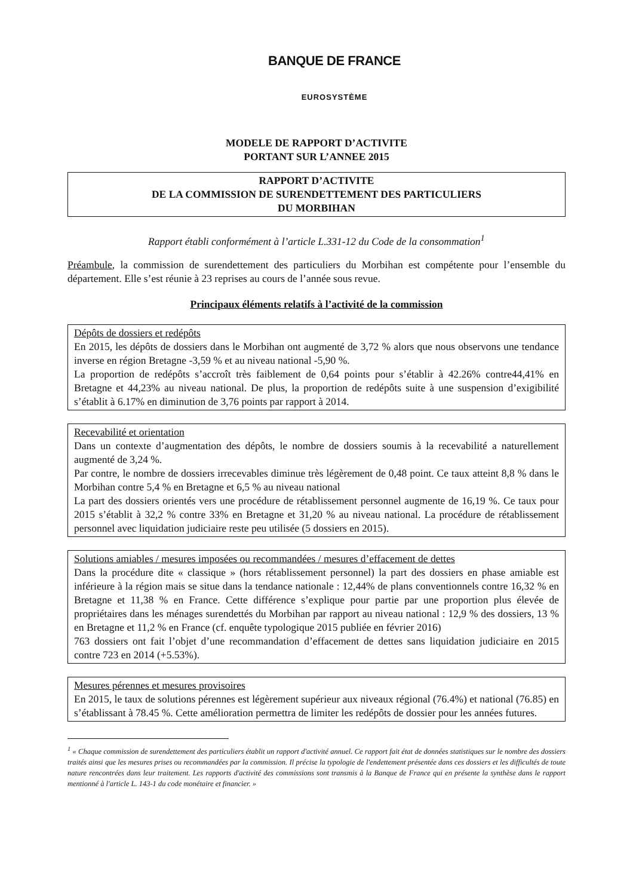BANQUE DE FRANCE
EUROSYSTÈME
MODELE DE RAPPORT D’ACTIVITE
PORTANT SUR L’ANNEE 2015
RAPPORT D’ACTIVITE
DE LA COMMISSION DE SURENDETTEMENT DES PARTICULIERS
DU MORBIHAN
Rapport établi conformément à l’article L.331-12 du Code de la consommation<sup>1</sup>
Préambule, la commission de surendettement des particuliers du Morbihan est compétente pour l’ensemble du département. Elle s’est réunie à 23 reprises au cours de l’année sous revue.
Principaux éléments relatifs à l’activité de la commission
Dépôts de dossiers et redépôts
En 2015, les dépôts de dossiers dans le Morbihan ont augmenté de 3,72 % alors que nous observons une tendance inverse en région Bretagne -3,59 % et au niveau national -5,90 %.
La proportion de redépôts s’accroît très faiblement de 0,64 points pour s’établir à 42.26% contre44,41% en Bretagne et 44,23% au niveau national. De plus, la proportion de redépôts suite à une suspension d’exigibilité s’établit à 6.17% en diminution de 3,76 points par rapport à 2014.
Recevabilité et orientation
Dans un contexte d’augmentation des dépôts, le nombre de dossiers soumis à la recevabilité a naturellement augmenté de 3,24 %.
Par contre, le nombre de dossiers irrecevables diminue très légèrement de 0,48 point. Ce taux atteint 8,8 % dans le Morbihan contre 5,4 % en Bretagne et 6,5 % au niveau national
La part des dossiers orientés vers une procédure de rétablissement personnel augmente de 16,19 %. Ce taux pour 2015 s’établit à 32,2 % contre 33% en Bretagne et 31,20 % au niveau national. La procédure de rétablissement personnel avec liquidation judiciaire reste peu utilisée (5 dossiers en 2015).
Solutions amiables / mesures imposées ou recommandées / mesures d’effacement de dettes
Dans la procédure dite « classique » (hors rétablissement personnel) la part des dossiers en phase amiable est inférieure à la région mais se situe dans la tendance nationale : 12,44% de plans conventionnels contre 16,32 % en Bretagne et 11,38 % en France. Cette différence s’explique pour partie par une proportion plus élevée de propriétaires dans les ménages surendettés du Morbihan par rapport au niveau national : 12,9 % des dossiers, 13 % en Bretagne et 11,2 % en France (cf. enquête typologique 2015 publiée en février 2016)
763 dossiers ont fait l’objet d’une recommandation d’effacement de dettes sans liquidation judiciaire en 2015 contre 723 en 2014 (+5.53%).
Mesures pérennes et mesures provisoires
En 2015, le taux de solutions pérennes est légèrement supérieur aux niveaux régional (76.4%) et national (76.85) en s’établissant à 78.45 %. Cette amélioration permettra de limiter les redépôts de dossier pour les années futures.
<sup>1</sup> « Chaque commission de surendettement des particuliers établit un rapport d'activité annuel. Ce rapport fait état de données statistiques sur le nombre des dossiers traités ainsi que les mesures prises ou recommandées par la commission. Il précise la typologie de l'endettement présentée dans ces dossiers et les difficultés de toute nature rencontrées dans leur traitement. Les rapports d'activité des commissions sont transmis à la Banque de France qui en présente la synthèse dans le rapport mentionné à l'article L. 143-1 du code monétaire et financier. »